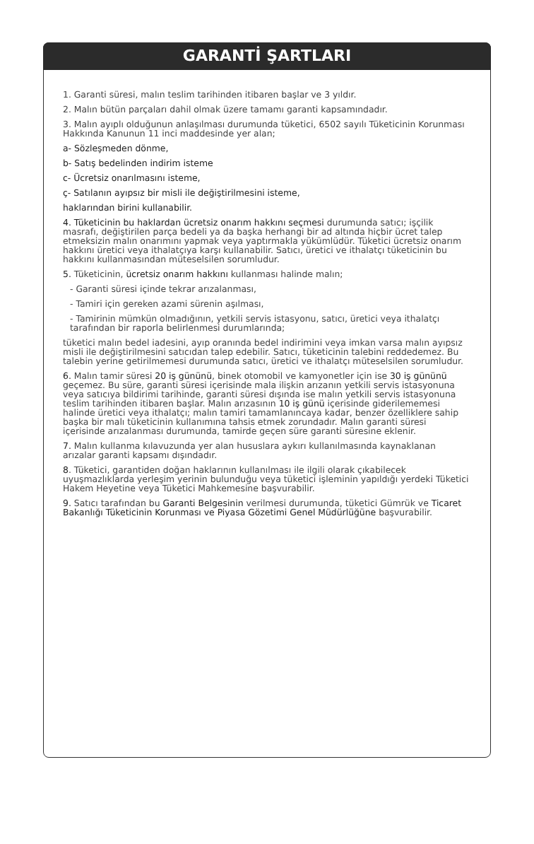GARANTİ ŞARTLARI
1. Garanti süresi, malın teslim tarihinden itibaren başlar ve 3 yıldır.
2. Malın bütün parçaları dahil olmak üzere tamamı garanti kapsamındadır.
3. Malın ayıplı olduğunun anlaşılması durumunda tüketici, 6502 sayılı Tüketicinin Korunması Hakkında Kanunun 11 inci maddesinde yer alan;
a- Sözleşmeden dönme,
b- Satış bedelinden indirim isteme
c- Ücretsiz onarılmasını isteme,
ç- Satılanın ayıpsız bir misli ile değiştirilmesini isteme,
haklarından birini kullanabilir.
4. Tüketicinin bu haklardan ücretsiz onarım hakkını seçmesi durumunda satıcı; işçilik masrafı, değiştirilen parça bedeli ya da başka herhangi bir ad altında hiçbir ücret talep etmeksizin malın onarımını yapmak veya yaptırmakla yükümlüdür. Tüketici ücretsiz onarım hakkını üretici veya ithalatçıya karşı kullanabilir. Satıcı, üretici ve ithalatçı tüketicinin bu hakkını kullanmasından müteselsilen sorumludur.
5. Tüketicinin, ücretsiz onarım hakkını kullanması halinde malın;
- Garanti süresi içinde tekrar arızalanması,
- Tamiri için gereken azami sürenin aşılması,
- Tamirinin mümkün olmadığının, yetkili servis istasyonu, satıcı, üretici veya ithalatçı tarafından bir raporla belirlenmesi durumlarında;
tüketici malın bedel iadesini, ayıp oranında bedel indirimini veya imkan varsa malın ayıpsız misli ile değiştirilmesini satıcıdan talep edebilir. Satıcı, tüketicinin talebini reddedemez. Bu talebin yerine getirilmemesi durumunda satıcı, üretici ve ithalatçı müteselsilen sorumludur.
6. Malın tamir süresi 20 iş gününü, binek otomobil ve kamyonetler için ise 30 iş gününü geçemez. Bu süre, garanti süresi içerisinde mala ilişkin arızanın yetkili servis istasyonuna veya satıcıya bildirimi tarihinde, garanti süresi dışında ise malın yetkili servis istasyonuna teslim tarihinden itibaren başlar. Malın arızasının 10 iş günü içerisinde giderilememesi halinde üretici veya ithalatçı; malın tamiri tamamlanıncaya kadar, benzer özelliklere sahip başka bir malı tüketicinin kullanımına tahsis etmek zorundadır. Malın garanti süresi içerisinde arızalanması durumunda, tamirde geçen süre garanti süresine eklenir.
7. Malın kullanma kılavuzunda yer alan hususlara aykırı kullanılmasında kaynaklanan arızalar garanti kapsamı dışındadır.
8. Tüketici, garantiden doğan haklarının kullanılması ile ilgili olarak çıkabilecek uyuşmazlıklarda yerleşim yerinin bulunduğu veya tüketici işleminin yapıldığı yerdeki Tüketici Hakem Heyetine veya Tüketici Mahkemesine başvurabilir.
9. Satıcı tarafından bu Garanti Belgesinin verilmesi durumunda, tüketici Gümrük ve Ticaret Bakanlığı Tüketicinin Korunması ve Piyasa Gözetimi Genel Müdürlüğüne başvurabilir.